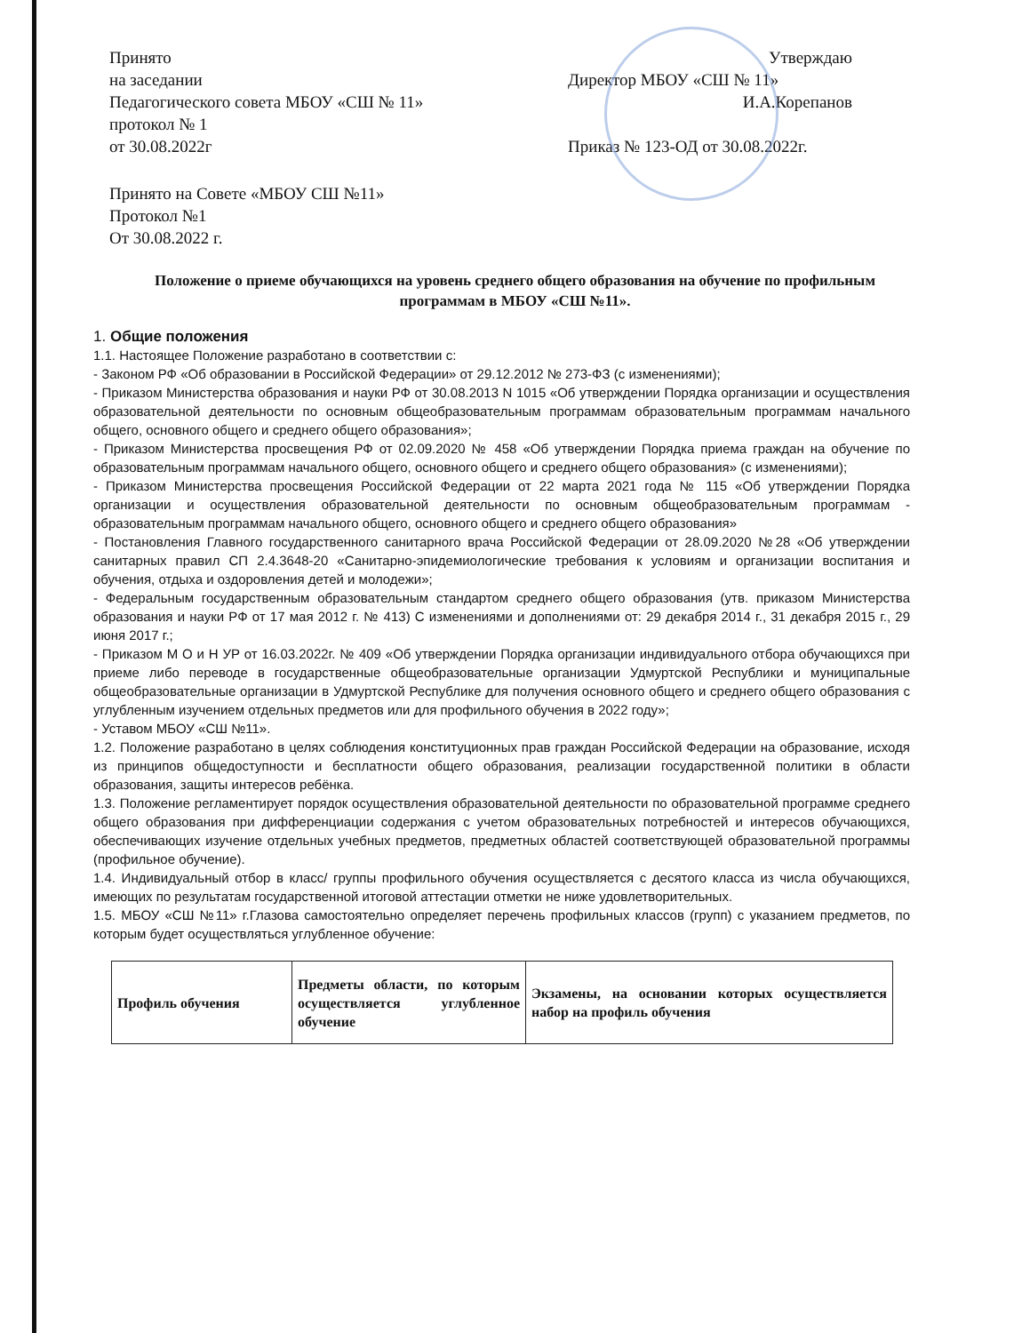Принято
на заседании
Педагогического совета МБОУ «СШ № 11»
протокол № 1
от 30.08.2022г
Утверждаю
Директор МБОУ «СШ № 11»
И.А.Корепанов
Приказ № 123-ОД от 30.08.2022г.
Принято на Совете «МБОУ СШ №11»
Протокол №1
От 30.08.2022 г.
Положение о приеме обучающихся на уровень среднего общего образования на обучение по профильным программам в МБОУ «СШ №11».
1. Общие положения
1.1. Настоящее Положение разработано в соответствии с:
- Законом РФ «Об образовании в Российской Федерации» от 29.12.2012 № 273-ФЗ (с изменениями);
- Приказом Министерства образования и науки РФ от 30.08.2013 N 1015 «Об утверждении Порядка организации и осуществления образовательной деятельности по основным общеобразовательным программам образовательным программам начального общего, основного общего и среднего общего образования»;
- Приказом Министерства просвещения РФ от 02.09.2020 № 458 «Об утверждении Порядка приема граждан на обучение по образовательным программам начального общего, основного общего и среднего общего образования» (с изменениями);
- Приказом Министерства просвещения Российской Федерации от 22 марта 2021 года № 115 «Об утверждении Порядка организации и осуществления образовательной деятельности по основным общеобразовательным программам - образовательным программам начального общего, основного общего и среднего общего образования»
- Постановления Главного государственного санитарного врача Российской Федерации от 28.09.2020 №28 «Об утверждении санитарных правил СП 2.4.3648-20 «Санитарно-эпидемиологические требования к условиям и организации воспитания и обучения, отдыха и оздоровления детей и молодежи»;
- Федеральным государственным образовательным стандартом среднего общего образования (утв. приказом Министерства образования и науки РФ от 17 мая 2012 г. № 413) С изменениями и дополнениями от: 29 декабря 2014 г., 31 декабря 2015 г., 29 июня 2017 г.;
- Приказом М О и Н УР от 16.03.2022г. № 409 «Об утверждении Порядка организации индивидуального отбора обучающихся при приеме либо переводе в государственные общеобразовательные организации Удмуртской Республики и муниципальные общеобразовательные организации в Удмуртской Республике для получения основного общего и среднего общего образования с углубленным изучением отдельных предметов или для профильного обучения в 2022 году»;
- Уставом МБОУ «СШ №11».
1.2. Положение разработано в целях соблюдения конституционных прав граждан Российской Федерации на образование, исходя из принципов общедоступности и бесплатности общего образования, реализации государственной политики в области образования, защиты интересов ребёнка.
1.3. Положение регламентирует порядок осуществления образовательной деятельности по образовательной программе среднего общего образования при дифференциации содержания с учетом образовательных потребностей и интересов обучающихся, обеспечивающих изучение отдельных учебных предметов, предметных областей соответствующей образовательной программы (профильное обучение).
1.4. Индивидуальный отбор в класс/ группы профильного обучения осуществляется с десятого класса из числа обучающихся, имеющих по результатам государственной итоговой аттестации отметки не ниже удовлетворительных.
1.5. МБОУ «СШ №11» г.Глазова самостоятельно определяет перечень профильных классов (групп) с указанием предметов, по которым будет осуществляться углубленное обучение:
| Профиль обучения | Предметы области, по которым осуществляется углубленное обучение | Экзамены, на основании которых осуществляется набор на профиль обучения |
| --- | --- | --- |